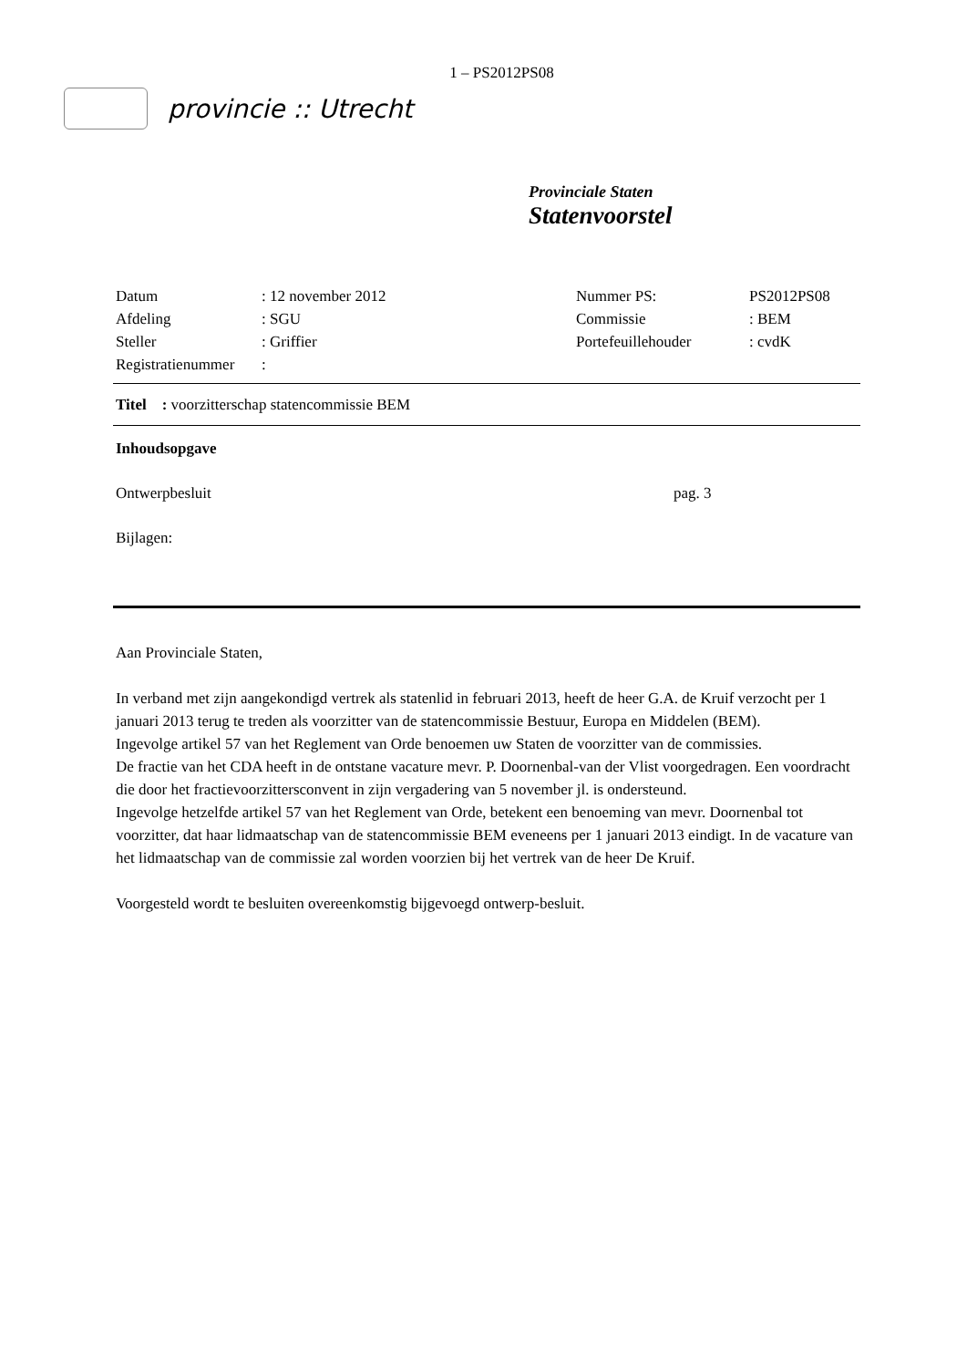1 – PS2012PS08
provincie :: Utrecht
Provinciale Staten
Statenvoorstel
| Datum | : 12 november 2012 | Nummer PS: | PS2012PS08 |
| Afdeling | : SGU | Commissie | : BEM |
| Steller | : Griffier | Portefeuillehouder | : cvdK |
| Registratienummer | : | | |
Titel : voorzitterschap statencommissie BEM
Inhoudsopgave
Ontwerpbesluit pag. 3
Bijlagen:
Aan Provinciale Staten,
In verband met zijn aangekondigd vertrek als statenlid in februari 2013, heeft de heer G.A. de Kruif verzocht per 1 januari 2013 terug te treden als voorzitter van de statencommissie Bestuur, Europa en Middelen (BEM).
Ingevolge artikel 57 van het Reglement van Orde benoemen uw Staten de voorzitter van de commissies.
De fractie van het CDA heeft in de ontstane vacature mevr. P. Doornenbal-van der Vlist voorgedragen. Een voordracht die door het fractievoorzittersconvent in zijn vergadering van 5 november jl. is ondersteund.
Ingevolge hetzelfde artikel 57 van het Reglement van Orde, betekent een benoeming van mevr. Doornenbal tot voorzitter, dat haar lidmaatschap van de statencommissie BEM eveneens per 1 januari 2013 eindigt. In de vacature van het lidmaatschap van de commissie zal worden voorzien bij het vertrek van de heer De Kruif.
Voorgesteld wordt te besluiten overeenkomstig bijgevoegd ontwerp-besluit.